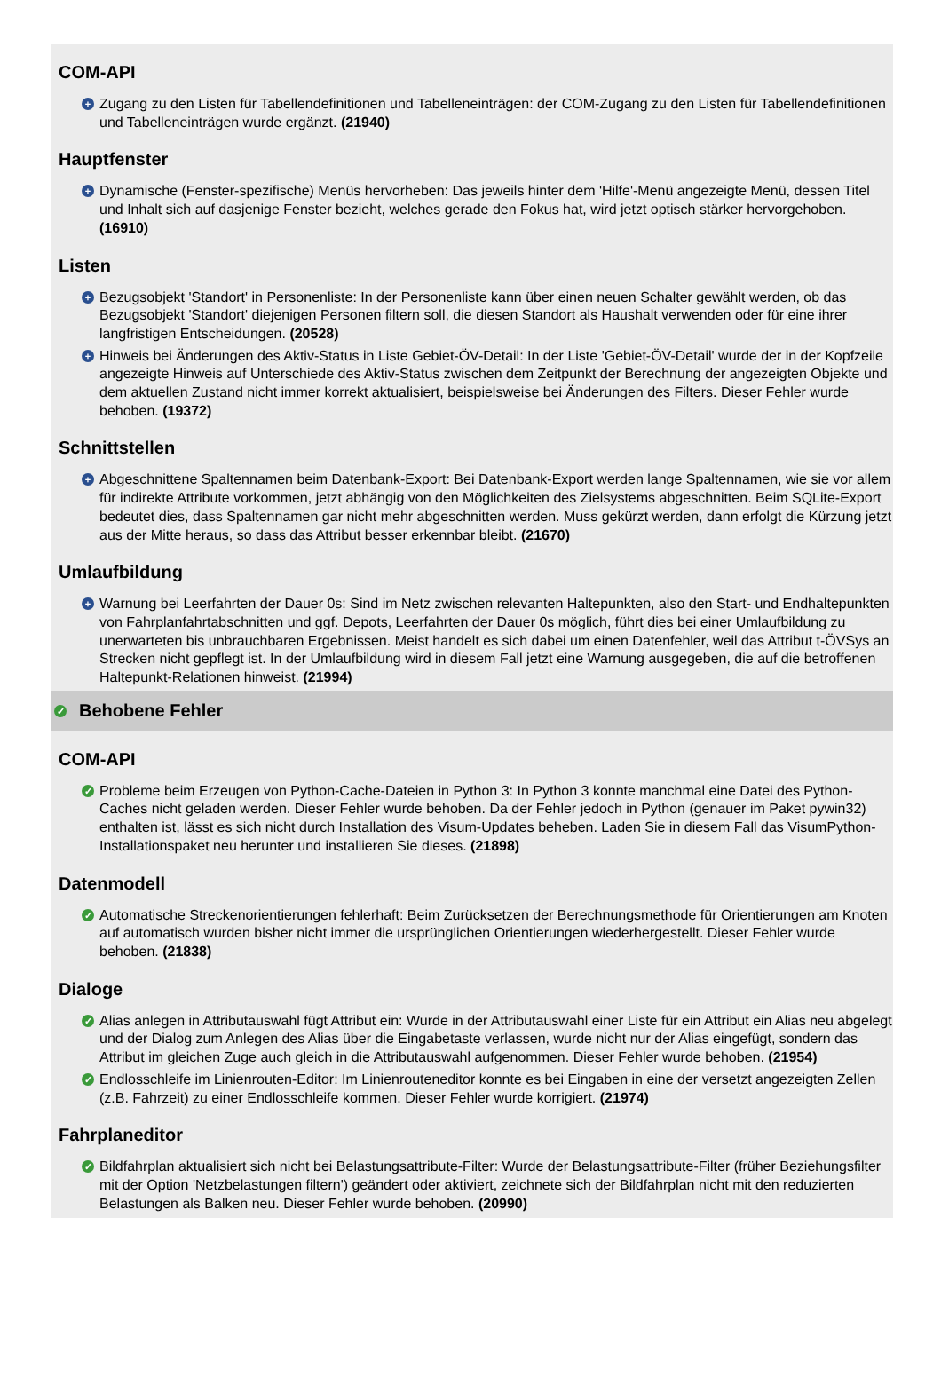COM-API
+ Zugang zu den Listen für Tabellendefinitionen und Tabelleneinträgen: der COM-Zugang zu den Listen für Tabellendefinitionen und Tabelleneinträgen wurde ergänzt. (21940)
Hauptfenster
+ Dynamische (Fenster-spezifische) Menüs hervorheben: Das jeweils hinter dem 'Hilfe'-Menü angezeigte Menü, dessen Titel und Inhalt sich auf dasjenige Fenster bezieht, welches gerade den Fokus hat, wird jetzt optisch stärker hervorgehoben. (16910)
Listen
+ Bezugsobjekt 'Standort' in Personenliste: In der Personenliste kann über einen neuen Schalter gewählt werden, ob das Bezugsobjekt 'Standort' diejenigen Personen filtern soll, die diesen Standort als Haushalt verwenden oder für eine ihrer langfristigen Entscheidungen. (20528)
+ Hinweis bei Änderungen des Aktiv-Status in Liste Gebiet-ÖV-Detail: In der Liste 'Gebiet-ÖV-Detail' wurde der in der Kopfzeile angezeigte Hinweis auf Unterschiede des Aktiv-Status zwischen dem Zeitpunkt der Berechnung der angezeigten Objekte und dem aktuellen Zustand nicht immer korrekt aktualisiert, beispielsweise bei Änderungen des Filters. Dieser Fehler wurde behoben. (19372)
Schnittstellen
+ Abgeschnittene Spaltennamen beim Datenbank-Export: Bei Datenbank-Export werden lange Spaltennamen, wie sie vor allem für indirekte Attribute vorkommen, jetzt abhängig von den Möglichkeiten des Zielsystems abgeschnitten. Beim SQLite-Export bedeutet dies, dass Spaltennamen gar nicht mehr abgeschnitten werden. Muss gekürzt werden, dann erfolgt die Kürzung jetzt aus der Mitte heraus, so dass das Attribut besser erkennbar bleibt. (21670)
Umlaufbildung
+ Warnung bei Leerfahrten der Dauer 0s: Sind im Netz zwischen relevanten Haltepunkten, also den Start- und Endhaltepunkten von Fahrplanfahrtabschnitten und ggf. Depots, Leerfahrten der Dauer 0s möglich, führt dies bei einer Umlaufbildung zu unerwarteten bis unbrauchbaren Ergebnissen. Meist handelt es sich dabei um einen Datenfehler, weil das Attribut t-ÖVSys an Strecken nicht gepflegt ist. In der Umlaufbildung wird in diesem Fall jetzt eine Warnung ausgegeben, die auf die betroffenen Haltepunkt-Relationen hinweist. (21994)
✓ Behobene Fehler
COM-API
✓ Probleme beim Erzeugen von Python-Cache-Dateien in Python 3: In Python 3 konnte manchmal eine Datei des Python-Caches nicht geladen werden. Dieser Fehler wurde behoben. Da der Fehler jedoch in Python (genauer im Paket pywin32) enthalten ist, lässt es sich nicht durch Installation des Visum-Updates beheben. Laden Sie in diesem Fall das VisumPython- Installationspaket neu herunter und installieren Sie dieses. (21898)
Datenmodell
✓ Automatische Streckenorientierungen fehlerhaft: Beim Zurücksetzen der Berechnungsmethode für Orientierungen am Knoten auf automatisch wurden bisher nicht immer die ursprünglichen Orientierungen wiederhergestellt. Dieser Fehler wurde behoben. (21838)
Dialoge
✓ Alias anlegen in Attributauswahl fügt Attribut ein: Wurde in der Attributauswahl einer Liste für ein Attribut ein Alias neu abgelegt und der Dialog zum Anlegen des Alias über die Eingabetaste verlassen, wurde nicht nur der Alias eingefügt, sondern das Attribut im gleichen Zuge auch gleich in die Attributauswahl aufgenommen. Dieser Fehler wurde behoben. (21954)
✓ Endlosschleife im Linienrouten-Editor: Im Linienrouteneditor konnte es bei Eingaben in eine der versetzt angezeigten Zellen (z.B. Fahrzeit) zu einer Endlosschleife kommen. Dieser Fehler wurde korrigiert. (21974)
Fahrplaneditor
✓ Bildfahrplan aktualisiert sich nicht bei Belastungsattribute-Filter: Wurde der Belastungsattribute-Filter (früher Beziehungsfilter mit der Option 'Netzbelastungen filtern') geändert oder aktiviert, zeichnete sich der Bildfahrplan nicht mit den reduzierten Belastungen als Balken neu. Dieser Fehler wurde behoben. (20990)